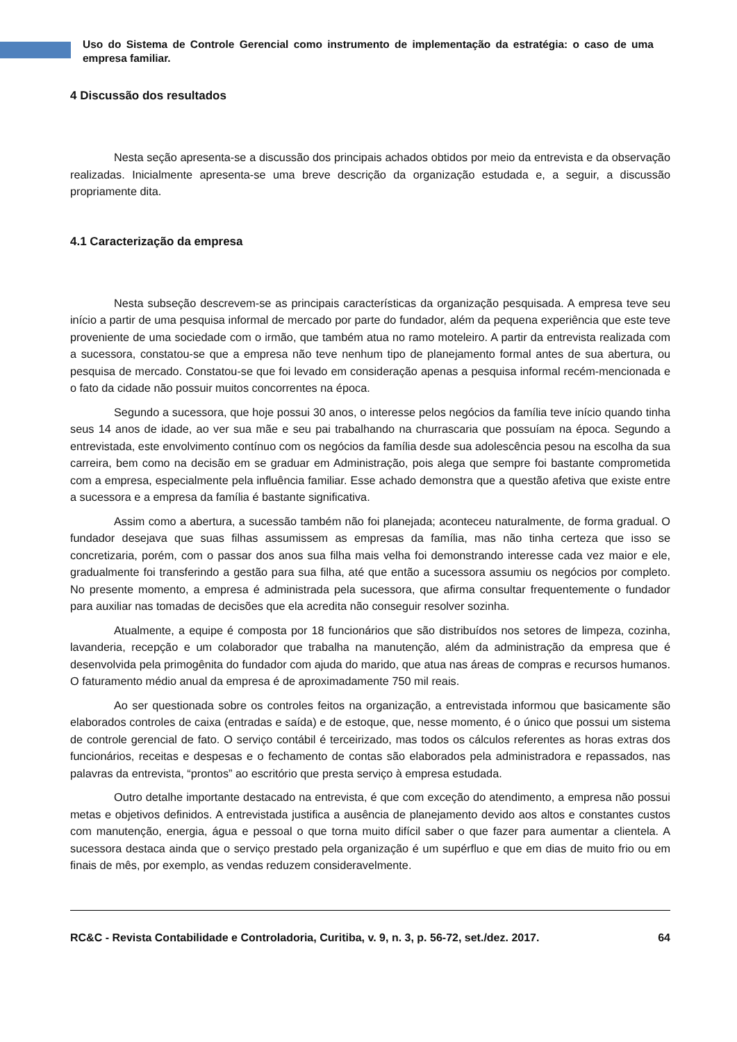Uso do Sistema de Controle Gerencial como instrumento de implementação da estratégia: o caso de uma empresa familiar.
4 Discussão dos resultados
Nesta seção apresenta-se a discussão dos principais achados obtidos por meio da entrevista e da observação realizadas. Inicialmente apresenta-se uma breve descrição da organização estudada e, a seguir, a discussão propriamente dita.
4.1 Caracterização da empresa
Nesta subseção descrevem-se as principais características da organização pesquisada. A empresa teve seu início a partir de uma pesquisa informal de mercado por parte do fundador, além da pequena experiência que este teve proveniente de uma sociedade com o irmão, que também atua no ramo moteleiro. A partir da entrevista realizada com a sucessora, constatou-se que a empresa não teve nenhum tipo de planejamento formal antes de sua abertura, ou pesquisa de mercado. Constatou-se que foi levado em consideração apenas a pesquisa informal recém-mencionada e o fato da cidade não possuir muitos concorrentes na época.
Segundo a sucessora, que hoje possui 30 anos, o interesse pelos negócios da família teve início quando tinha seus 14 anos de idade, ao ver sua mãe e seu pai trabalhando na churrascaria que possuíam na época. Segundo a entrevistada, este envolvimento contínuo com os negócios da família desde sua adolescência pesou na escolha da sua carreira, bem como na decisão em se graduar em Administração, pois alega que sempre foi bastante comprometida com a empresa, especialmente pela influência familiar. Esse achado demonstra que a questão afetiva que existe entre a sucessora e a empresa da família é bastante significativa.
Assim como a abertura, a sucessão também não foi planejada; aconteceu naturalmente, de forma gradual. O fundador desejava que suas filhas assumissem as empresas da família, mas não tinha certeza que isso se concretizaria, porém, com o passar dos anos sua filha mais velha foi demonstrando interesse cada vez maior e ele, gradualmente foi transferindo a gestão para sua filha, até que então a sucessora assumiu os negócios por completo. No presente momento, a empresa é administrada pela sucessora, que afirma consultar frequentemente o fundador para auxiliar nas tomadas de decisões que ela acredita não conseguir resolver sozinha.
Atualmente, a equipe é composta por 18 funcionários que são distribuídos nos setores de limpeza, cozinha, lavanderia, recepção e um colaborador que trabalha na manutenção, além da administração da empresa que é desenvolvida pela primogênita do fundador com ajuda do marido, que atua nas áreas de compras e recursos humanos. O faturamento médio anual da empresa é de aproximadamente 750 mil reais.
Ao ser questionada sobre os controles feitos na organização, a entrevistada informou que basicamente são elaborados controles de caixa (entradas e saída) e de estoque, que, nesse momento, é o único que possui um sistema de controle gerencial de fato. O serviço contábil é terceirizado, mas todos os cálculos referentes as horas extras dos funcionários, receitas e despesas e o fechamento de contas são elaborados pela administradora e repassados, nas palavras da entrevista, “prontos” ao escritório que presta serviço à empresa estudada.
Outro detalhe importante destacado na entrevista, é que com exceção do atendimento, a empresa não possui metas e objetivos definidos. A entrevistada justifica a ausência de planejamento devido aos altos e constantes custos com manutenção, energia, água e pessoal o que torna muito difícil saber o que fazer para aumentar a clientela. A sucessora destaca ainda que o serviço prestado pela organização é um supérfluo e que em dias de muito frio ou em finais de mês, por exemplo, as vendas reduzem consideravelmente.
RC&C - Revista Contabilidade e Controladoria, Curitiba, v. 9, n. 3, p. 56-72, set./dez. 2017. 64